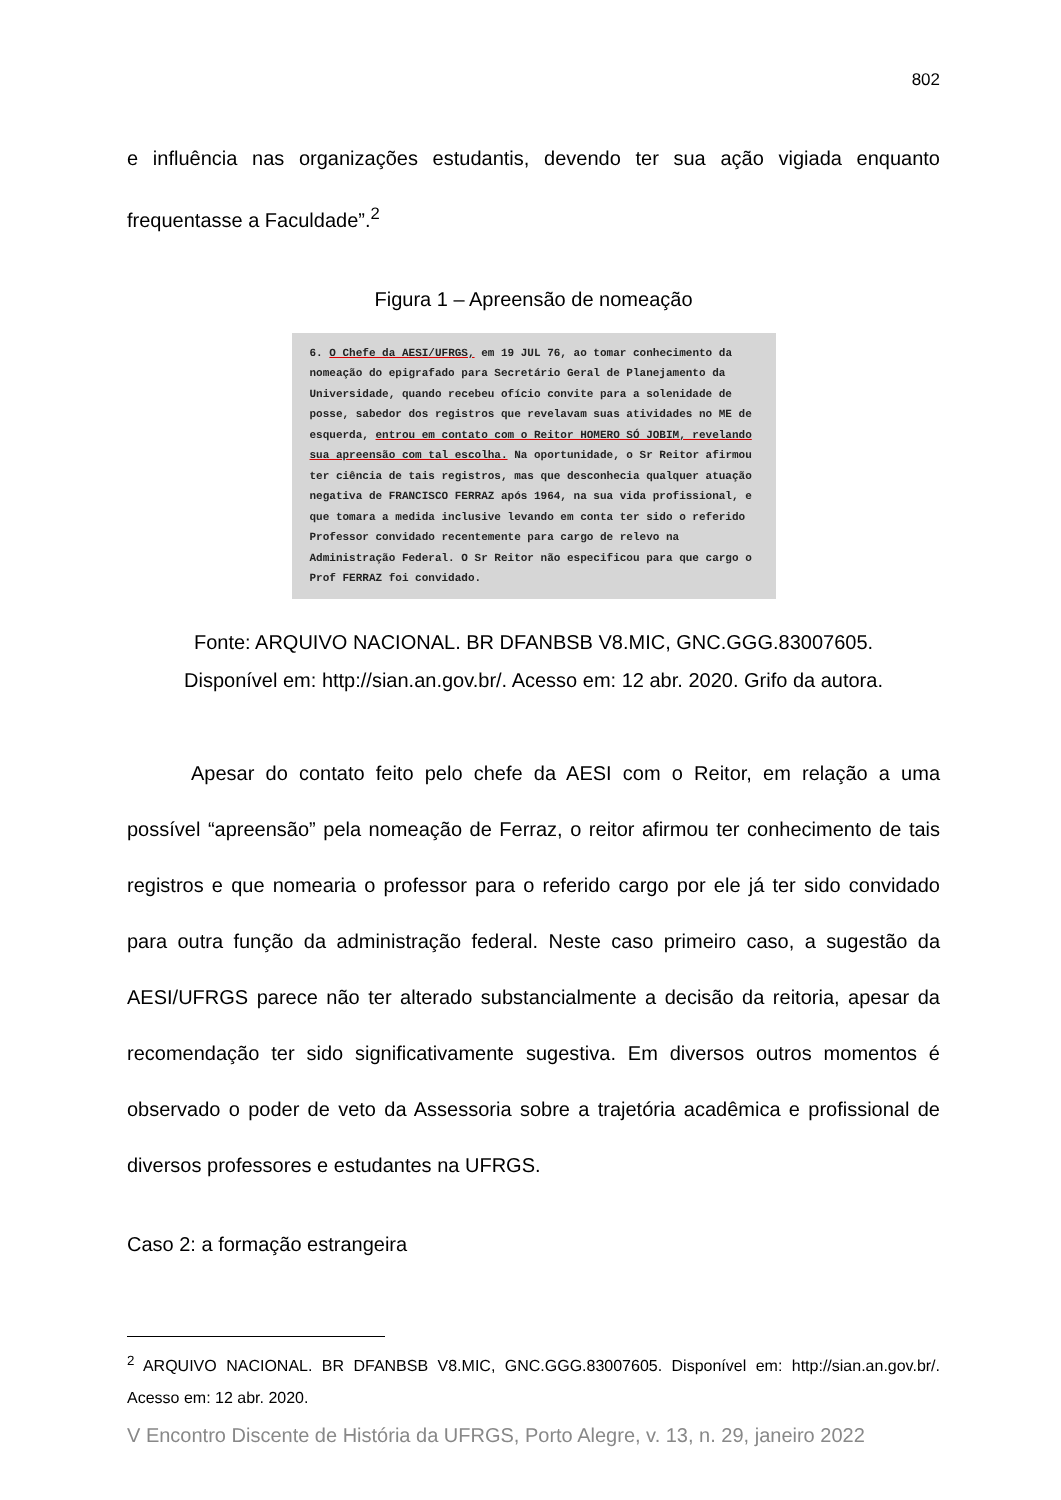802
e influência nas organizações estudantis, devendo ter sua ação vigiada enquanto frequentasse a Faculdade”.<sup>2</sup>
Figura 1 – Apreensão de nomeação
6. O Chefe da AESI/UFRGS, em 19 JUL 76, ao tomar conhecimento da nomeação do epigrafado para Secretário Geral de Planejamento da Universidade, quando recebeu ofício convite para a solenidade de posse, sabedor dos registros que revelavam suas atividades no ME de esquerda, entrou em contato com o Reitor HOMERO SÓ JOBIM, revelando sua apreensão com tal escolha. Na oportunidade, o Sr Reitor afirmou ter ciência de tais registros, mas que desconhecia qualquer atuação negativa de FRANCISCO FERRAZ após 1964, na sua vida profissional, e que tomara a medida inclusive levando em conta ter sido o referido Professor convidado recentemente para cargo de relevo na Administração Federal. O Sr Reitor não especificou para que cargo o Prof FERRAZ foi convidado.
Fonte: ARQUIVO NACIONAL. BR DFANBSB V8.MIC, GNC.GGG.83007605.
Disponível em: http://sian.an.gov.br/. Acesso em: 12 abr. 2020. Grifo da autora.
Apesar do contato feito pelo chefe da AESI com o Reitor, em relação a uma possível “apreensão” pela nomeação de Ferraz, o reitor afirmou ter conhecimento de tais registros e que nomearia o professor para o referido cargo por ele já ter sido convidado para outra função da administração federal. Neste caso primeiro caso, a sugestão da AESI/UFRGS parece não ter alterado substancialmente a decisão da reitoria, apesar da recomendação ter sido significativamente sugestiva. Em diversos outros momentos é observado o poder de veto da Assessoria sobre a trajetória acadêmica e profissional de diversos professores e estudantes na UFRGS.
Caso 2: a formação estrangeira
<sup>2</sup> ARQUIVO NACIONAL. BR DFANBSB V8.MIC, GNC.GGG.83007605. Disponível em: http://sian.an.gov.br/. Acesso em: 12 abr. 2020.
V Encontro Discente de História da UFRGS, Porto Alegre, v. 13, n. 29, janeiro 2022